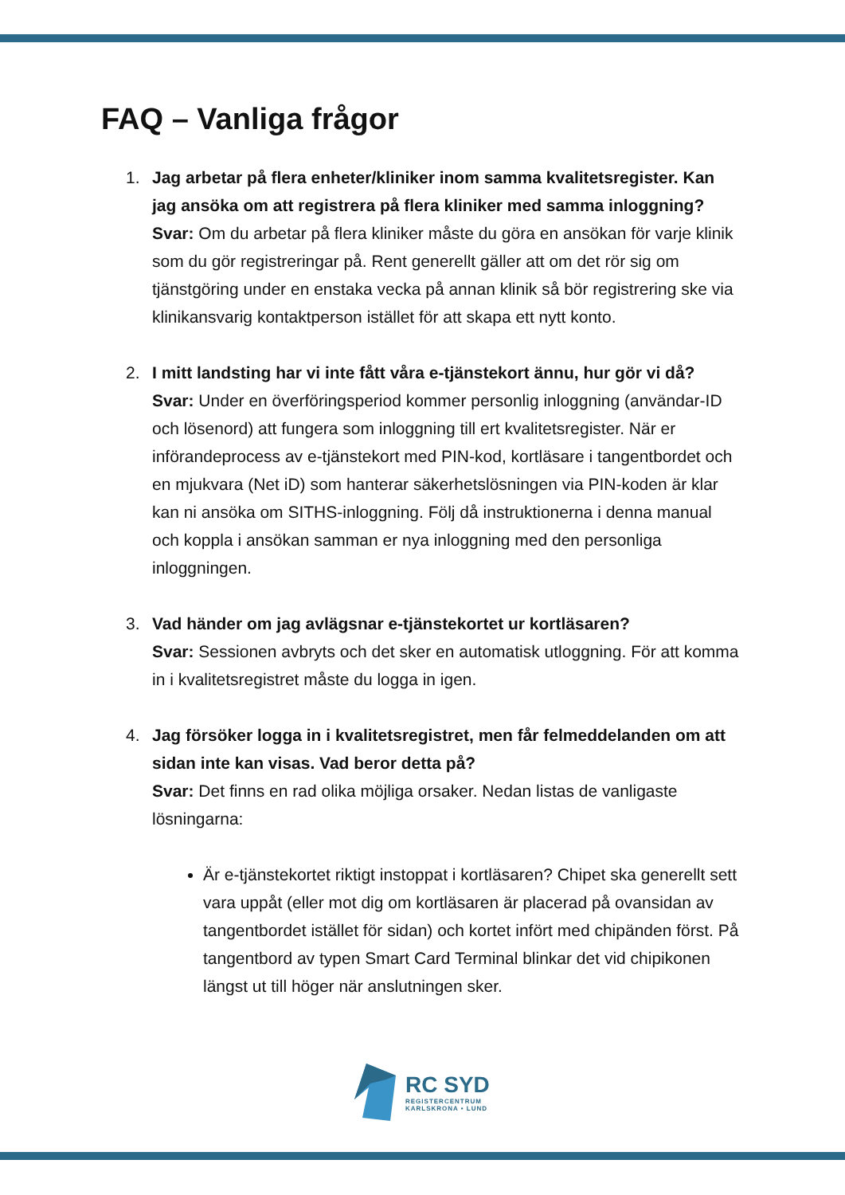FAQ – Vanliga frågor
1. Jag arbetar på flera enheter/kliniker inom samma kvalitetsregister. Kan jag ansöka om att registrera på flera kliniker med samma inloggning?
Svar: Om du arbetar på flera kliniker måste du göra en ansökan för varje klinik som du gör registreringar på. Rent generellt gäller att om det rör sig om tjänstgöring under en enstaka vecka på annan klinik så bör registrering ske via klinikansvarig kontaktperson istället för att skapa ett nytt konto.
2. I mitt landsting har vi inte fått våra e-tjänstekort ännu, hur gör vi då?
Svar: Under en överföringsperiod kommer personlig inloggning (användar-ID och lösenord) att fungera som inloggning till ert kvalitetsregister. När er införandeprocess av e-tjänstekort med PIN-kod, kortläsare i tangentbordet och en mjukvara (Net iD) som hanterar säkerhetslösningen via PIN-koden är klar kan ni ansöka om SITHS-inloggning. Följ då instruktionerna i denna manual och koppla i ansökan samman er nya inloggning med den personliga inloggningen.
3. Vad händer om jag avlägsnar e-tjänstekortet ur kortläsaren?
Svar: Sessionen avbryts och det sker en automatisk utloggning. För att komma in i kvalitetsregistret måste du logga in igen.
4. Jag försöker logga in i kvalitetsregistret, men får felmeddelanden om att sidan inte kan visas. Vad beror detta på?
Svar: Det finns en rad olika möjliga orsaker. Nedan listas de vanligaste lösningarna:
Är e-tjänstekortet riktigt instoppat i kortläsaren? Chipet ska generellt sett vara uppåt (eller mot dig om kortläsaren är placerad på ovansidan av tangentbordet istället för sidan) och kortet infört med chipänden först. På tangentbord av typen Smart Card Terminal blinkar det vid chipikonen längst ut till höger när anslutningen sker.
RC SYD
REGISTERCENTRUM
KARLSKRONA • LUND